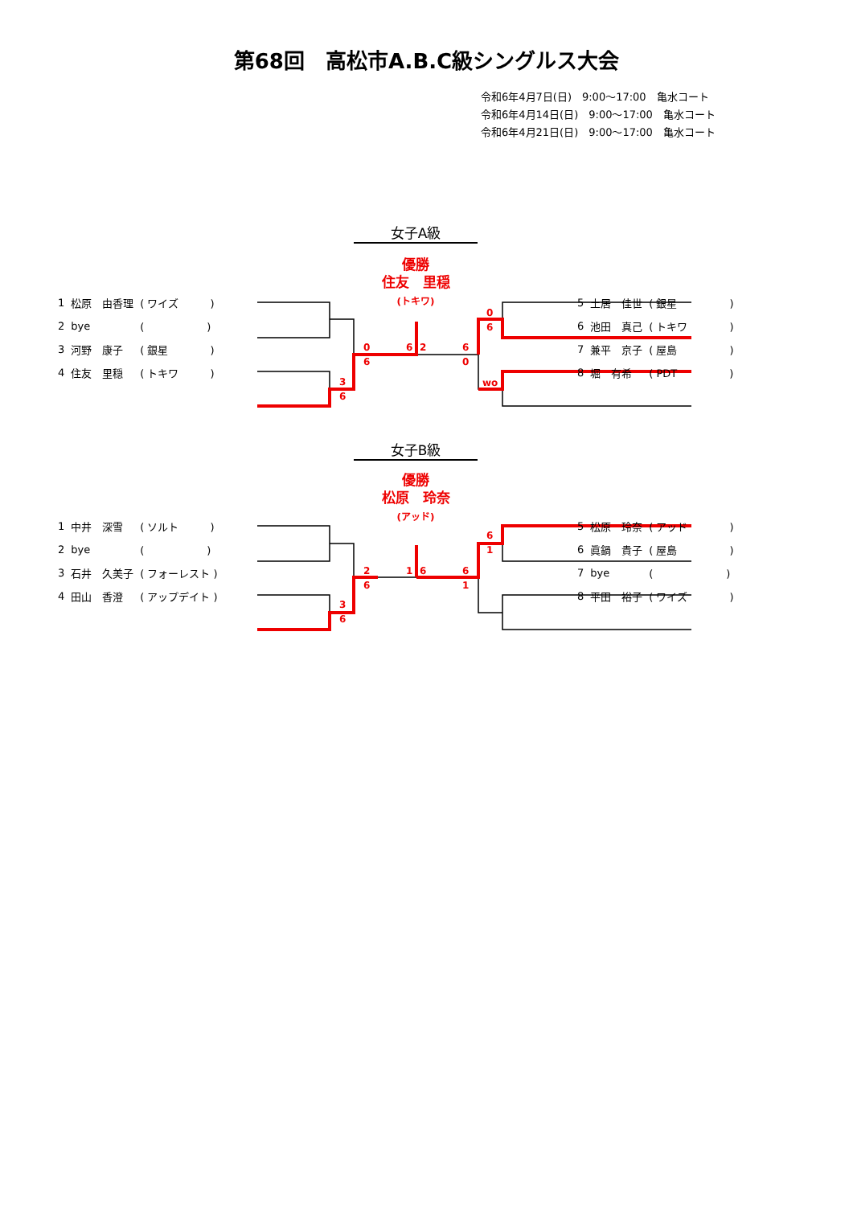第68回　高松市A.B.C級シングルス大会
令和6年4月7日(日)　9:00〜17:00　亀水コート
令和6年4月14日(日)　9:00〜17:00　亀水コート
令和6年4月21日(日)　9:00〜17:00　亀水コート
女子A級
優勝
住友　里穏
(トキワ)
0
6
3
6
6
2
6
0
0
6
wo
| 1 | 松原 由香理 | ( ワイズ ) |
| 2 | bye | ( ) |
| 3 | 河野 康子 | ( 銀星 ) |
| 4 | 住友 里穏 | ( トキワ ) |
| 5 | 土居 佳世 | ( 銀星 ) |
| 6 | 池田 真己 | ( トキワ ) |
| 7 | 兼平 京子 | ( 屋島 ) |
| 8 | 堀 有希 | ( PDT ) |
女子B級
優勝
松原　玲奈
(アッド)
2
6
3
6
1
6
6
1
6
1
| 1 | 中井 深雪 | ( ソルト ) |
| 2 | bye | ( ) |
| 3 | 石井 久美子 | ( フォーレスト ) |
| 4 | 田山 香澄 | ( アップデイト ) |
| 5 | 松原 玲奈 | ( アッド ) |
| 6 | 眞鍋 貴子 | ( 屋島 ) |
| 7 | bye | ( ) |
| 8 | 平田 裕子 | ( ワイズ ) |